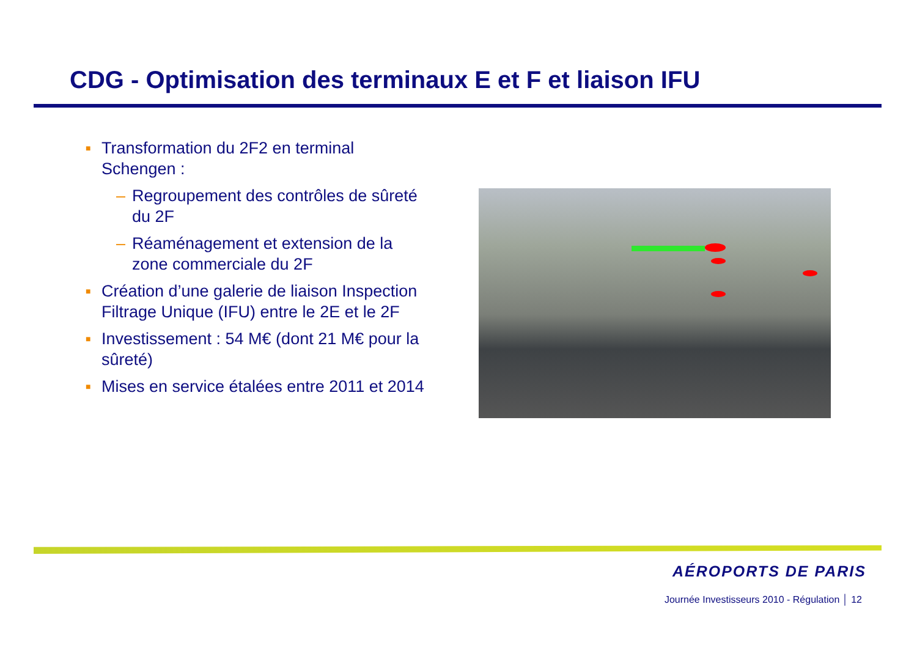CDG - Optimisation des terminaux E et F et liaison IFU
■ Transformation du 2F2 en terminal Schengen :
– Regroupement des contrôles de sûreté du 2F
– Réaménagement et extension de la zone commerciale du 2F
■ Création d’une galerie de liaison Inspection Filtrage Unique (IFU) entre le 2E et le 2F
■ Investissement : 54 M€ (dont 21 M€ pour la sûreté)
■ Mises en service étalées entre 2011 et 2014
AÉROPORTS DE PARIS
Journée Investisseurs 2010 - Régulation │ 12